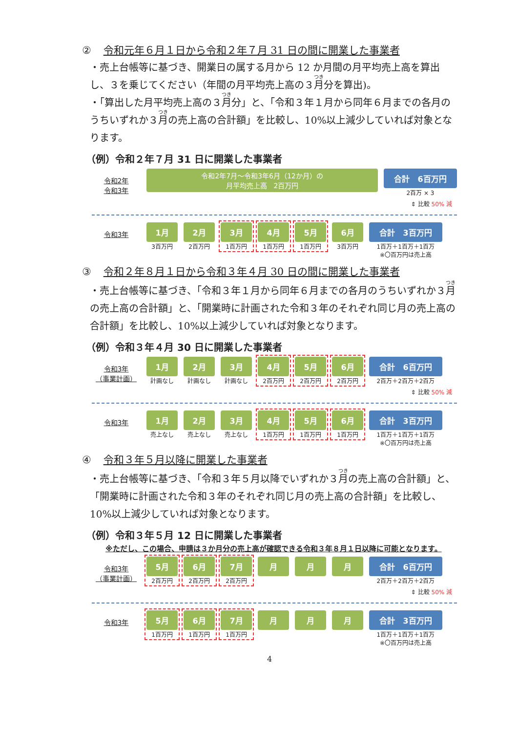② 令和元年６月１日から令和２年７月 31 日の間に開業した事業者
・売上台帳等に基づき、開業日の属する月から 12 か月間の月平均売上高を算出し、３を乗じてください（年間の月平均売上高の３月分を算出)。
・「算出した月平均売上高の３月分」と、「令和３年１月から同年６月までの各月のうちいずれか３月の売上高の合計額」を比較し、10%以上減少していれば対象となります。
（例）令和２年７月 31 日に開業した事業者
令和2年
令和3年
令和2年7月～令和3年6月（12か月）の
月平均売上高　2百万円
合計　6百万円
2百万 × 3
⇕ 比較 50% 減
令和3年
1月
3百万円
2月
2百万円
3月
1百万円
4月
1百万円
5月
1百万円
6月
3百万円
合計　3百万円
1百万＋1百万＋1百万
※〇百万円は売上高
③ 令和２年８月１日から令和３年４月 30 日の間に開業した事業者
・売上台帳等に基づき、「令和３年１月から同年６月までの各月のうちいずれか３月の売上高の合計額」と、「開業時に計画された令和３年のそれぞれ同じ月の売上高の合計額」を比較し、10%以上減少していれば対象となります。
（例）令和３年４月 30 日に開業した事業者
令和3年
（事業計画）
1月
計画なし
2月
計画なし
3月
計画なし
4月
2百万円
5月
2百万円
6月
2百万円
合計　6百万円
2百万＋2百万＋2百万
⇕ 比較 50% 減
令和3年
1月
売上なし
2月
売上なし
3月
売上なし
4月
1百万円
5月
1百万円
6月
1百万円
合計　3百万円
1百万＋1百万＋1百万
※〇百万円は売上高
④ 令和３年５月以降に開業した事業者
・売上台帳等に基づき、「令和３年５月以降でいずれか３月の売上高の合計額」と、「開業時に計画された令和３年のそれぞれ同じ月の売上高の合計額」を比較し、10%以上減少していれば対象となります。
（例）令和３年５月 12 日に開業した事業者
※ただし、この場合、申請は３か月分の売上高が確認できる令和３年８月１日以降に可能となります。
令和3年
（事業計画）
5月
2百万円
6月
2百万円
7月
2百万円
月 月 月 合計　6百万円
2百万＋2百万＋2百万
⇕ 比較 50% 減
令和3年
5月
1百万円
6月
1百万円
7月
1百万円
月 月 月 合計　3百万円
1百万＋1百万＋1百万
※〇百万円は売上高
4